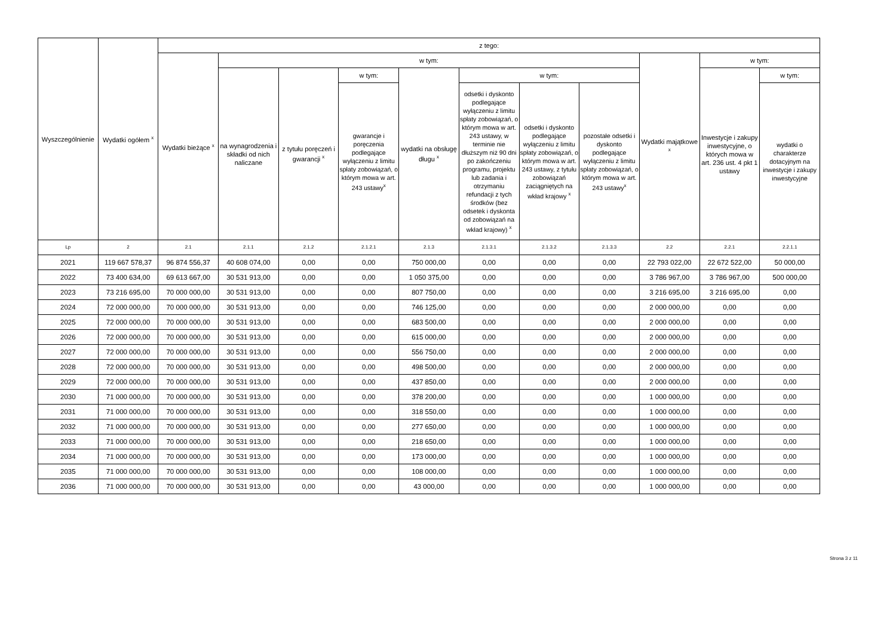| Wyszczególnienie | Wydatki ogółem <sup>x</sup> | z tego: | | | | | | | | | | |
| --- | --- | --- | --- | --- | --- | --- | --- | --- | --- | --- | --- | --- |
| | | Wydatki bieżące <sup>x</sup> | w tym: | | | | | | | Wydatki majątkowe <sup>x</sup> | w tym: | |
| | | | na wynagrodzenia i składki od nich naliczane | z tytułu poręczeń i gwarancji <sup>x</sup> | w tym: | wydatki na obsługę długu <sup>x</sup> | w tym: | | | | Inwestycje i zakupy inwestycyjne, o których mowa w art. 236 ust. 4 pkt 1 ustawy | w tym: |
| | | | | | gwarancje i poręczenia podlegające wyłączeniu z limitu spłaty zobowiązań, o którym mowa w art. 243 ustawy<sup>x</sup> | | odsetki i dyskonto podlegające wyłączeniu z limitu spłaty zobowiązań, o którym mowa w art. 243 ustawy, w terminie nie dłuższym niż 90 dni po zakończeniu programu, projektu lub zadania i otrzymaniu refundacji z tych środków (bez odsetek i dyskonta od zobowiązań na wkład krajowy) <sup>x</sup> | odsetki i dyskonto podlegające wyłączeniu z limitu spłaty zobowiązań, o którym mowa w art. 243 ustawy, z tytułu zobowiązań zaciągniętych na wkład krajowy <sup>x</sup> | pozostałe odsetki i dyskonto podlegające wyłączeniu z limitu spłaty zobowiązań, o którym mowa w art. 243 ustawy<sup>x</sup> | | | wydatki o charakterze dotacyjnym na inwestycje i zakupy inwestycyjne |
| Lp | 2 | 2.1 | 2.1.1 | 2.1.2 | 2.1.2.1 | 2.1.3 | 2.1.3.1 | 2.1.3.2 | 2.1.3.3 | 2.2 | 2.2.1 | 2.2.1.1 |
| 2021 | 119 667 578,37 | 96 874 556,37 | 40 608 074,00 | 0,00 | 0,00 | 750 000,00 | 0,00 | 0,00 | 0,00 | 22 793 022,00 | 22 672 522,00 | 50 000,00 |
| 2022 | 73 400 634,00 | 69 613 667,00 | 30 531 913,00 | 0,00 | 0,00 | 1 050 375,00 | 0,00 | 0,00 | 0,00 | 3 786 967,00 | 3 786 967,00 | 500 000,00 |
| 2023 | 73 216 695,00 | 70 000 000,00 | 30 531 913,00 | 0,00 | 0,00 | 807 750,00 | 0,00 | 0,00 | 0,00 | 3 216 695,00 | 3 216 695,00 | 0,00 |
| 2024 | 72 000 000,00 | 70 000 000,00 | 30 531 913,00 | 0,00 | 0,00 | 746 125,00 | 0,00 | 0,00 | 0,00 | 2 000 000,00 | 0,00 | 0,00 |
| 2025 | 72 000 000,00 | 70 000 000,00 | 30 531 913,00 | 0,00 | 0,00 | 683 500,00 | 0,00 | 0,00 | 0,00 | 2 000 000,00 | 0,00 | 0,00 |
| 2026 | 72 000 000,00 | 70 000 000,00 | 30 531 913,00 | 0,00 | 0,00 | 615 000,00 | 0,00 | 0,00 | 0,00 | 2 000 000,00 | 0,00 | 0,00 |
| 2027 | 72 000 000,00 | 70 000 000,00 | 30 531 913,00 | 0,00 | 0,00 | 556 750,00 | 0,00 | 0,00 | 0,00 | 2 000 000,00 | 0,00 | 0,00 |
| 2028 | 72 000 000,00 | 70 000 000,00 | 30 531 913,00 | 0,00 | 0,00 | 498 500,00 | 0,00 | 0,00 | 0,00 | 2 000 000,00 | 0,00 | 0,00 |
| 2029 | 72 000 000,00 | 70 000 000,00 | 30 531 913,00 | 0,00 | 0,00 | 437 850,00 | 0,00 | 0,00 | 0,00 | 2 000 000,00 | 0,00 | 0,00 |
| 2030 | 71 000 000,00 | 70 000 000,00 | 30 531 913,00 | 0,00 | 0,00 | 378 200,00 | 0,00 | 0,00 | 0,00 | 1 000 000,00 | 0,00 | 0,00 |
| 2031 | 71 000 000,00 | 70 000 000,00 | 30 531 913,00 | 0,00 | 0,00 | 318 550,00 | 0,00 | 0,00 | 0,00 | 1 000 000,00 | 0,00 | 0,00 |
| 2032 | 71 000 000,00 | 70 000 000,00 | 30 531 913,00 | 0,00 | 0,00 | 277 650,00 | 0,00 | 0,00 | 0,00 | 1 000 000,00 | 0,00 | 0,00 |
| 2033 | 71 000 000,00 | 70 000 000,00 | 30 531 913,00 | 0,00 | 0,00 | 218 650,00 | 0,00 | 0,00 | 0,00 | 1 000 000,00 | 0,00 | 0,00 |
| 2034 | 71 000 000,00 | 70 000 000,00 | 30 531 913,00 | 0,00 | 0,00 | 173 000,00 | 0,00 | 0,00 | 0,00 | 1 000 000,00 | 0,00 | 0,00 |
| 2035 | 71 000 000,00 | 70 000 000,00 | 30 531 913,00 | 0,00 | 0,00 | 108 000,00 | 0,00 | 0,00 | 0,00 | 1 000 000,00 | 0,00 | 0,00 |
| 2036 | 71 000 000,00 | 70 000 000,00 | 30 531 913,00 | 0,00 | 0,00 | 43 000,00 | 0,00 | 0,00 | 0,00 | 1 000 000,00 | 0,00 | 0,00 |
Strona 3 z 11